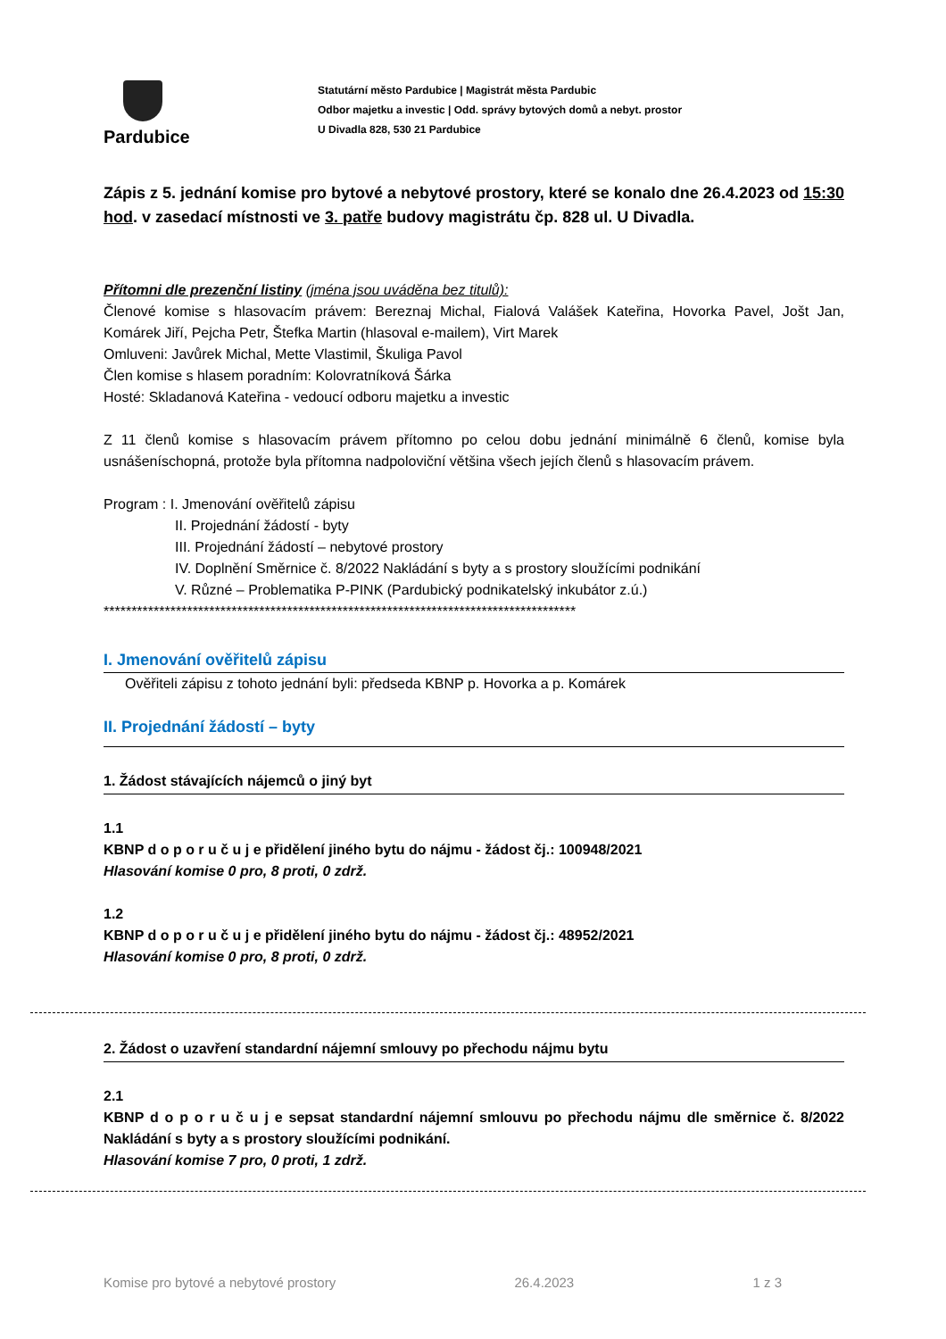Pardubice
Statutární město Pardubice | Magistrát města Pardubic
Odbor majetku a investic | Odd. správy bytových domů a nebyt. prostor
U Divadla 828, 530 21 Pardubice
Zápis z 5. jednání komise pro bytové a nebytové prostory, které se konalo dne 26.4.2023 od 15:30 hod. v zasedací místnosti ve 3. patře budovy magistrátu čp. 828 ul. U Divadla.
Přítomni dle prezenční listiny (jména jsou uváděna bez titulů):
Členové komise s hlasovacím právem: Bereznaj Michal, Fialová Valášek Kateřina, Hovorka Pavel, Jošt Jan, Komárek Jiří, Pejcha Petr, Štefka Martin (hlasoval e-mailem), Virt Marek
Omluveni: Javůrek Michal, Mette Vlastimil, Škuliga Pavol
Člen komise s hlasem poradním: Kolovratníková Šárka
Hosté: Skladanová Kateřina - vedoucí odboru majetku a investic
Z 11 členů komise s hlasovacím právem přítomno po celou dobu jednání minimálně 6 členů, komise byla usnášeníschopná, protože byla přítomna nadpoloviční většina všech jejích členů s hlasovacím právem.
Program : I. Jmenování ověřitelů zápisu
II. Projednání žádostí - byty
III. Projednání žádostí – nebytové prostory
IV. Doplnění Směrnice č. 8/2022 Nakládání s byty a s prostory sloužícími podnikání
V. Různé – Problematika P-PINK (Pardubický podnikatelský inkubátor z.ú.)
*************************************************************************************
I. Jmenování ověřitelů zápisu
Ověřiteli zápisu z tohoto jednání byli: předseda KBNP p. Hovorka a p. Komárek
II. Projednání žádostí – byty
1. Žádost stávajících nájemců o jiný byt
1.1
KBNP d o p o r u č u j e přidělení jiného bytu do nájmu - žádost čj.: 100948/2021
Hlasování komise 0 pro, 8 proti, 0 zdrž.
1.2
KBNP d o p o r u č u j e přidělení jiného bytu do nájmu - žádost čj.: 48952/2021
Hlasování komise 0 pro, 8 proti, 0 zdrž.
2. Žádost o uzavření standardní nájemní smlouvy po přechodu nájmu bytu
2.1
KBNP d o p o r u č u j e sepsat standardní nájemní smlouvu po přechodu nájmu dle směrnice č. 8/2022 Nakládání s byty a s prostory sloužícími podnikání.
Hlasování komise 7 pro, 0 proti, 1 zdrž.
Komise pro bytové a nebytové prostory 26.4.2023 1 z 3